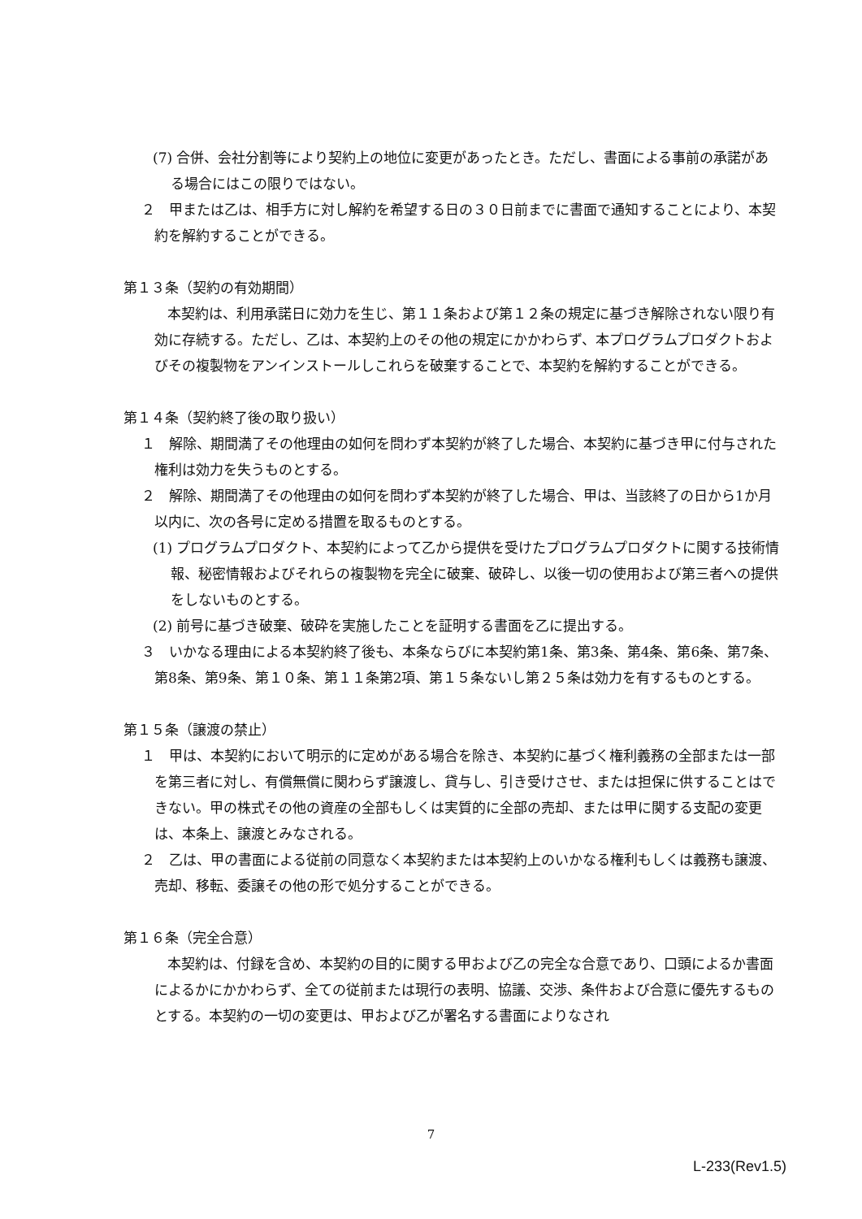(7) 合併、会社分割等により契約上の地位に変更があったとき。ただし、書面による事前の承諾がある場合にはこの限りではない。
２　甲または乙は、相手方に対し解約を希望する日の３０日前までに書面で通知することにより、本契約を解約することができる。
第１３条（契約の有効期間）
本契約は、利用承諾日に効力を生じ、第１１条および第１２条の規定に基づき解除されない限り有効に存続する。ただし、乙は、本契約上のその他の規定にかかわらず、本プログラムプロダクトおよびその複製物をアンインストールしこれらを破棄することで、本契約を解約することができる。
第１４条（契約終了後の取り扱い）
１　解除、期間満了その他理由の如何を問わず本契約が終了した場合、本契約に基づき甲に付与された権利は効力を失うものとする。
２　解除、期間満了その他理由の如何を問わず本契約が終了した場合、甲は、当該終了の日から1か月以内に、次の各号に定める措置を取るものとする。
(1) プログラムプロダクト、本契約によって乙から提供を受けたプログラムプロダクトに関する技術情報、秘密情報およびそれらの複製物を完全に破棄、破砕し、以後一切の使用および第三者への提供をしないものとする。
(2) 前号に基づき破棄、破砕を実施したことを証明する書面を乙に提出する。
３　いかなる理由による本契約終了後も、本条ならびに本契約第1条、第3条、第4条、第6条、第7条、第8条、第9条、第１０条、第１１条第2項、第１５条ないし第２５条は効力を有するものとする。
第１５条（譲渡の禁止）
１　甲は、本契約において明示的に定めがある場合を除き、本契約に基づく権利義務の全部または一部を第三者に対し、有償無償に関わらず譲渡し、貸与し、引き受けさせ、または担保に供することはできない。甲の株式その他の資産の全部もしくは実質的に全部の売却、または甲に関する支配の変更は、本条上、譲渡とみなされる。
２　乙は、甲の書面による従前の同意なく本契約または本契約上のいかなる権利もしくは義務も譲渡、売却、移転、委譲その他の形で処分することができる。
第１６条（完全合意）
本契約は、付録を含め、本契約の目的に関する甲および乙の完全な合意であり、口頭によるか書面によるかにかかわらず、全ての従前または現行の表明、協議、交渉、条件および合意に優先するものとする。本契約の一切の変更は、甲および乙が署名する書面によりなされ
7
L-233(Rev1.5)